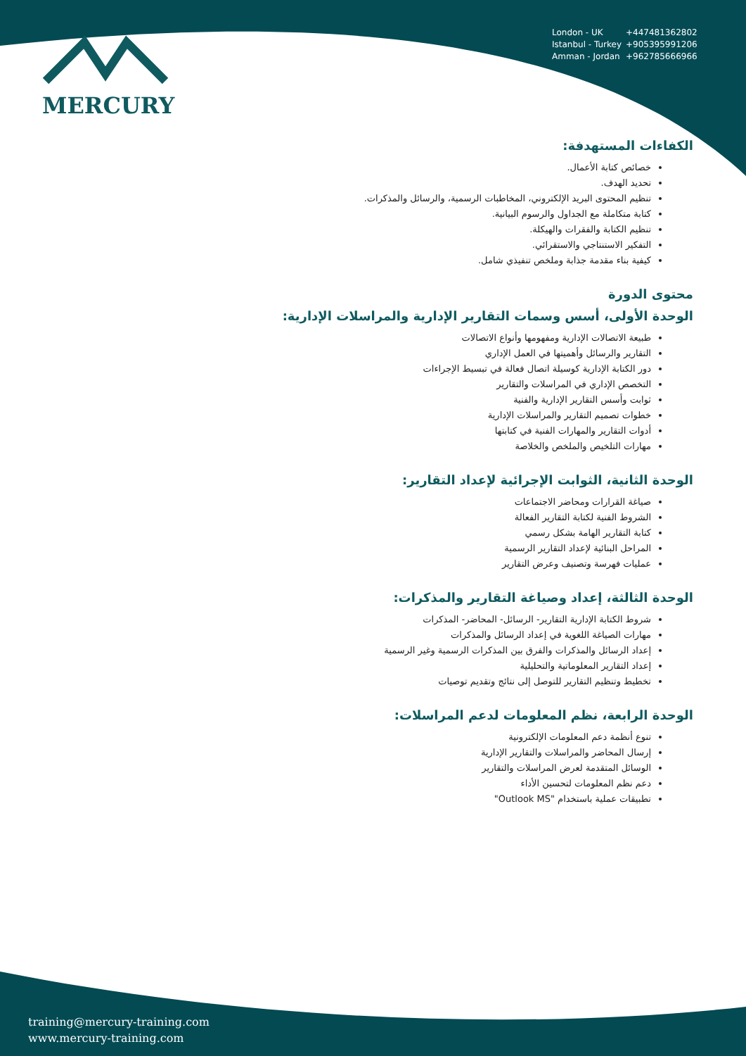MERCURY
London - UK +447481362802
Istanbul - Turkey +905395991206
Amman - Jordan +962785666966
الكفاءات المستهدفة:
خصائص كتابة الأعمال.
تحديد الهدف.
تنظيم المحتوى البريد الإلكتروني، المخاطبات الرسمية، والرسائل والمذكرات.
كتابة متكاملة مع الجداول والرسوم البيانية.
تنظيم الكتابة والفقرات والهيكلة.
التفكير الاستنتاجي والاستقرائي.
كيفية بناء مقدمة جذابة وملخص تنفيذي شامل.
محتوى الدورة
الوحدة الأولى، أسس وسمات التقارير الإدارية والمراسلات الإدارية:
طبيعة الاتصالات الإدارية ومفهومها وأنواع الاتصالات
التقارير والرسائل وأهميتها في العمل الإداري
دور الكتابة الإدارية كوسيلة اتصال فعالة في تبسيط الإجراءات
التخصص الإداري في المراسلات والتقارير
ثوابت وأسس التقارير الإدارية والفنية
خطوات تصميم التقارير والمراسلات الإدارية
أدوات التقارير والمهارات الفنية في كتابتها
مهارات التلخيص والملخص والخلاصة
الوحدة الثانية، الثوابت الإجرائية لإعداد التقارير:
صياغة القرارات ومحاضر الاجتماعات
الشروط الفنية لكتابة التقارير الفعالة
كتابة التقارير الهامة بشكل رسمي
المراحل البنائية لإعداد التقارير الرسمية
عمليات فهرسة وتصنيف وعرض التقارير
الوحدة الثالثة، إعداد وصياغة التقارير والمذكرات:
شروط الكتابة الإدارية التقارير- الرسائل- المحاضر- المذكرات
مهارات الصياغة اللغوية في إعداد الرسائل والمذكرات
إعداد الرسائل والمذكرات والفرق بين المذكرات الرسمية وغير الرسمية
إعداد التقارير المعلوماتية والتحليلية
تخطيط وتنظيم التقارير للتوصل إلى نتائج وتقديم توصيات
الوحدة الرابعة، نظم المعلومات لدعم المراسلات:
تنوع أنظمة دعم المعلومات الإلكترونية
إرسال المحاضر والمراسلات والتقارير الإدارية
الوسائل المتقدمة لعرض المراسلات والتقارير
دعم نظم المعلومات لتحسين الأداء
تطبيقات عملية باستخدام "Outlook MS"
training@mercury-training.com
www.mercury-training.com